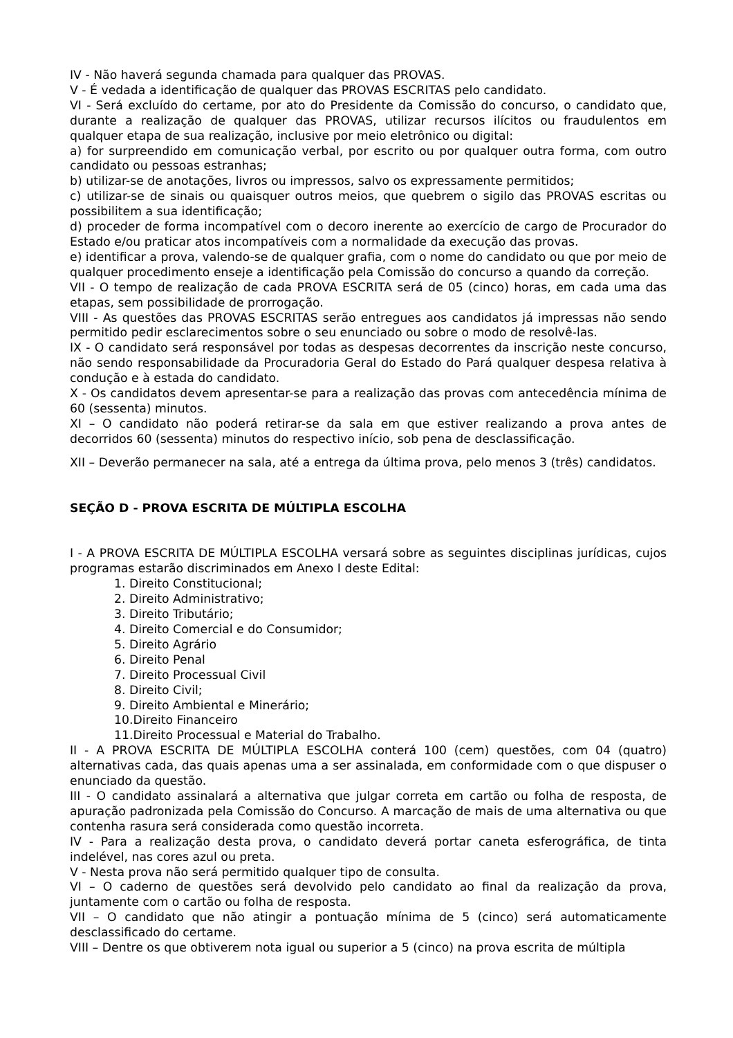IV - Não haverá segunda chamada para qualquer das PROVAS.
V - É vedada a identificação de qualquer das PROVAS ESCRITAS pelo candidato.
VI - Será excluído do certame, por ato do Presidente da Comissão do concurso, o candidato que, durante a realização de qualquer das PROVAS, utilizar recursos ilícitos ou fraudulentos em qualquer etapa de sua realização, inclusive por meio eletrônico ou digital:
a) for surpreendido em comunicação verbal, por escrito ou por qualquer outra forma, com outro candidato ou pessoas estranhas;
b) utilizar-se de anotações, livros ou impressos, salvo os expressamente permitidos;
c) utilizar-se de sinais ou quaisquer outros meios, que quebrem o sigilo das PROVAS escritas ou possibilitem a sua identificação;
d) proceder de forma incompatível com o decoro inerente ao exercício de cargo de Procurador do Estado e/ou praticar atos incompatíveis com a normalidade da execução das provas.
e) identificar a prova, valendo-se de qualquer grafia, com o nome do candidato ou que por meio de qualquer procedimento enseje a identificação pela Comissão do concurso a quando da correção.
VII - O tempo de realização de cada PROVA ESCRITA será de 05 (cinco) horas, em cada uma das etapas, sem possibilidade de prorrogação.
VIII - As questões das PROVAS ESCRITAS serão entregues aos candidatos já impressas não sendo permitido pedir esclarecimentos sobre o seu enunciado ou sobre o modo de resolvê-las.
IX - O candidato será responsável por todas as despesas decorrentes da inscrição neste concurso, não sendo responsabilidade da Procuradoria Geral do Estado do Pará qualquer despesa relativa à condução e à estada do candidato.
X - Os candidatos devem apresentar-se para a realização das provas com antecedência mínima de 60 (sessenta) minutos.
XI – O candidato não poderá retirar-se da sala em que estiver realizando a prova antes de decorridos 60 (sessenta) minutos do respectivo início, sob pena de desclassificação.
XII – Deverão permanecer na sala, até a entrega da última prova, pelo menos 3 (três) candidatos.
SEÇÃO D - PROVA ESCRITA DE MÚLTIPLA ESCOLHA
I - A PROVA ESCRITA DE MÚLTIPLA ESCOLHA versará sobre as seguintes disciplinas jurídicas, cujos programas estarão discriminados em Anexo I deste Edital:
1. Direito Constitucional;
2. Direito Administrativo;
3. Direito Tributário;
4. Direito Comercial e do Consumidor;
5. Direito Agrário
6. Direito Penal
7. Direito Processual Civil
8. Direito Civil;
9. Direito Ambiental e Minerário;
10.Direito Financeiro
11.Direito Processual e Material do Trabalho.
II - A PROVA ESCRITA DE MÚLTIPLA ESCOLHA conterá 100 (cem) questões, com 04 (quatro) alternativas cada, das quais apenas uma a ser assinalada, em conformidade com o que dispuser o enunciado da questão.
III - O candidato assinalará a alternativa que julgar correta em cartão ou folha de resposta, de apuração padronizada pela Comissão do Concurso. A marcação de mais de uma alternativa ou que contenha rasura será considerada como questão incorreta.
IV - Para a realização desta prova, o candidato deverá portar caneta esferográfica, de tinta indelével, nas cores azul ou preta.
V - Nesta prova não será permitido qualquer tipo de consulta.
VI – O caderno de questões será devolvido pelo candidato ao final da realização da prova, juntamente com o cartão ou folha de resposta.
VII – O candidato que não atingir a pontuação mínima de 5 (cinco) será automaticamente desclassificado do certame.
VIII – Dentre os que obtiverem nota igual ou superior a 5 (cinco) na prova escrita de múltipla